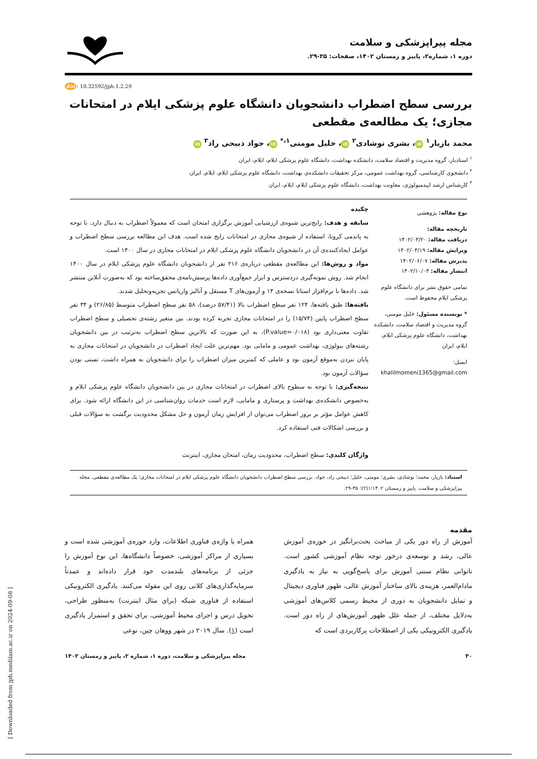مجله پیراپزشکی و سلامت
دوره ۱، شماره۲، پاییز و زمستان ۱۴۰۲، صفحات: ۳۵-۲۹.
doi: 10.32592/jph.1.2.29
بررسی سطح اضطراب دانشجویان دانشگاه علوم پزشکی ایلام در امتحانات مجازی؛ یک مطالعه‌ی مقطعی
محمد بازیار<sup>۱</sup> iD ، بشری نوشادی<sup>۲</sup> iD ، خلیل مومنی<sup>۱،*</sup> iD ، جواد ذبیحی راد<sup>۳</sup> iD
<sup>۱</sup> استادیار، گروه مدیریت و اقتصاد سلامت، دانشکده بهداشت، دانشگاه علوم پزشکی ایلام، ایلام، ایران
<sup>۲</sup> دانشجوی کارشناسی، گروه بهداشت عمومی، مرکز تحقیقات دانشکده‌ی بهداشت، دانشگاه علوم پزشکی ایلام، ایلام، ایران
<sup>۳</sup> کارشناس ارشد اپیدمیولوژی، معاونت بهداشت، دانشگاه علوم پزشکی ایلام، ایلام، ایران
نوع مقاله: پژوهشی
تاریخچه مقاله:
دریافت مقاله: ۱۴۰۲/۰۳/۲۰
ویرایش مقاله: ۱۴۰۲/۰۴/۱۹
پذیرش مقاله: ۱۴۰۲/۰۶/۰۷
انتشار مقاله: ۱۴۰۲/۱۰/۰۳
تمامی حقوق نشر برای دانشگاه علوم پزشکی ایلام محفوظ است.
* نویسنده مسئول: خلیل مومنی، گروه مدیریت و اقتصاد سلامت، دانشکده بهداشت، دانشگاه علوم پزشکی ایلام، ایلام، ایران
ایمیل:
khalilmomeni1365@gmail.com
چکیده
سابقه و هدف: رایج‌ترین شیوه‌ی ارزشیابی آموزش برگزاری امتحان است که معمولاً اضطراب به دنبال دارد. با توجه به پاندمی کرونا، استفاده از شیوه‌ی مجازی در امتحانات رایج شده است. هدف این مطالعه بررسی سطح اضطراب و عوامل ایجادکننده‌ی آن در دانشجویان دانشگاه علوم پزشکی ایلام در امتحانات مجازی در سال ۱۴۰۰ است.
مواد و روش‌ها: این مطالعه‌ی مقطعی درباره‌ی ۲۱۶ نفر از دانشجویان دانشگاه علوم پزشکی ایلام در سال ۱۴۰۰ انجام شد. روش نمونه‌گیری دردسترس و ابزار جمع‌آوری داده‌ها پرسش‌نامه‌ی محقق‌ساخته بود که به‌صورت آنلاین منتشر شد. داده‌ها با نرم‌افزار استاتا نسخه‌ی ۱۴ و آزمون‌های T مستقل و آنالیز واریانس تجزیه‌وتحلیل شدند.
یافته‌ها: طبق یافته‌ها، ۱۲۴ نفر سطح اضطراب بالا (۵۷/۴۱ درصد)، ۵۸ نفر سطح اضطراب متوسط (۲۶/۸۵) و ۳۴ نفر سطح اضطراب پایین (۱۵/۷۴) را در امتحانات مجازی تجربه کرده بودند. بین متغیر رشته‌ی تحصیلی و سطح اضطراب تفاوت معنی‌داری بود (P.value=۰/۰۱۸)، به این صورت که بالاترین سطح اضطراب به‌ترتیب در بین دانشجویان رشته‌های بیولوژی، بهداشت عمومی و مامایی بود. مهم‌ترین علت ایجاد اضطراب در دانشجویان در امتحانات مجازی به پایان نبردن به‌موقع آزمون بود و عاملی که کمترین میزان اضطراب را برای دانشجویان به همراه داشت، تستی بودن سؤالات آزمون بود.
نتیجه‌گیری: با توجه به سطوح بالای اضطراب در امتحانات مجازی در بین دانشجویان دانشگاه علوم پزشکی ایلام و به‌خصوص دانشکده‌ی بهداشت و پرستاری و مامایی، لازم است خدمات روان‌شناسی در این دانشگاه ارائه شود. برای کاهش عوامل مؤثر بر بروز اضطراب می‌توان از افزایش زمان آزمون و حل مشکل محدودیت برگشت به سؤالات قبلی و بررسی اشکالات فنی استفاده کرد.
واژگان کلیدی: سطح اضطراب، محدودیت زمان، امتحان مجازی، اینترنت
استناد: بازیار، محمد؛ نوشادی، بشری؛ مومنی، خلیل؛ ذبیحی راد، جواد. بررسی سطح اضطراب دانشجویان دانشگاه علوم پزشکی ایلام در امتحانات مجازی؛ یک مطالعه‌ی مقطعی. مجله پیراپزشکی و سلامت. پاییز و زمستان ۱۴۰۲؛۱(۲): ۳۵-۲۹.
مقدمه
آموزش از راه دور یکی از مباحث بحث‌برانگیز در حوزه‌ی آموزش عالی، رشد و توسعه‌ی درخور توجه نظام آموزشی کشور است. ناتوانی نظام سنتی آموزش برای پاسخ‌گویی به نیاز به یادگیری مادام‌العمر، هزینه‌ی بالای ساختار آموزش عالی، ظهور فناوری دیجیتال و تمایل دانشجویان به دوری از محیط رسمی کلاس‌های آموزشی به‌دلایل مختلف، از جمله علل ظهور آموزش‌های از راه دور است. یادگیری الکترونیکی یکی از اصطلاحات پرکاربردی است که
همراه با واژه‌ی فناوری اطلاعات، وارد حوزه‌ی آموزشی شده است و بسیاری از مراکز آموزشی، خصوصاً دانشگاه‌ها، این نوع آموزش را جزئی از برنامه‌های بلندمدت خود قرار داده‌اند و عمدتاً سرمایه‌گذاری‌های کلانی روی این مقوله می‌کنند. یادگیری الکترونیکی استفاده از فناوری شبکه (برای مثال اینترنت) به‌منظور طراحی، تحویل درس و اجرای محیط آموزشی، برای تحقق و استمرار یادگیری است (۱). سال ۲۰۱۹ در شهر ووهان چین، نوعی
۳۰ مجله پیراپزشکی و سلامت، دوره ۱، شماره ۲، پاییز و زمستان ۱۴۰۲
[ Downloaded from jph.medilam.ac.ir on 2024-09-08 ]